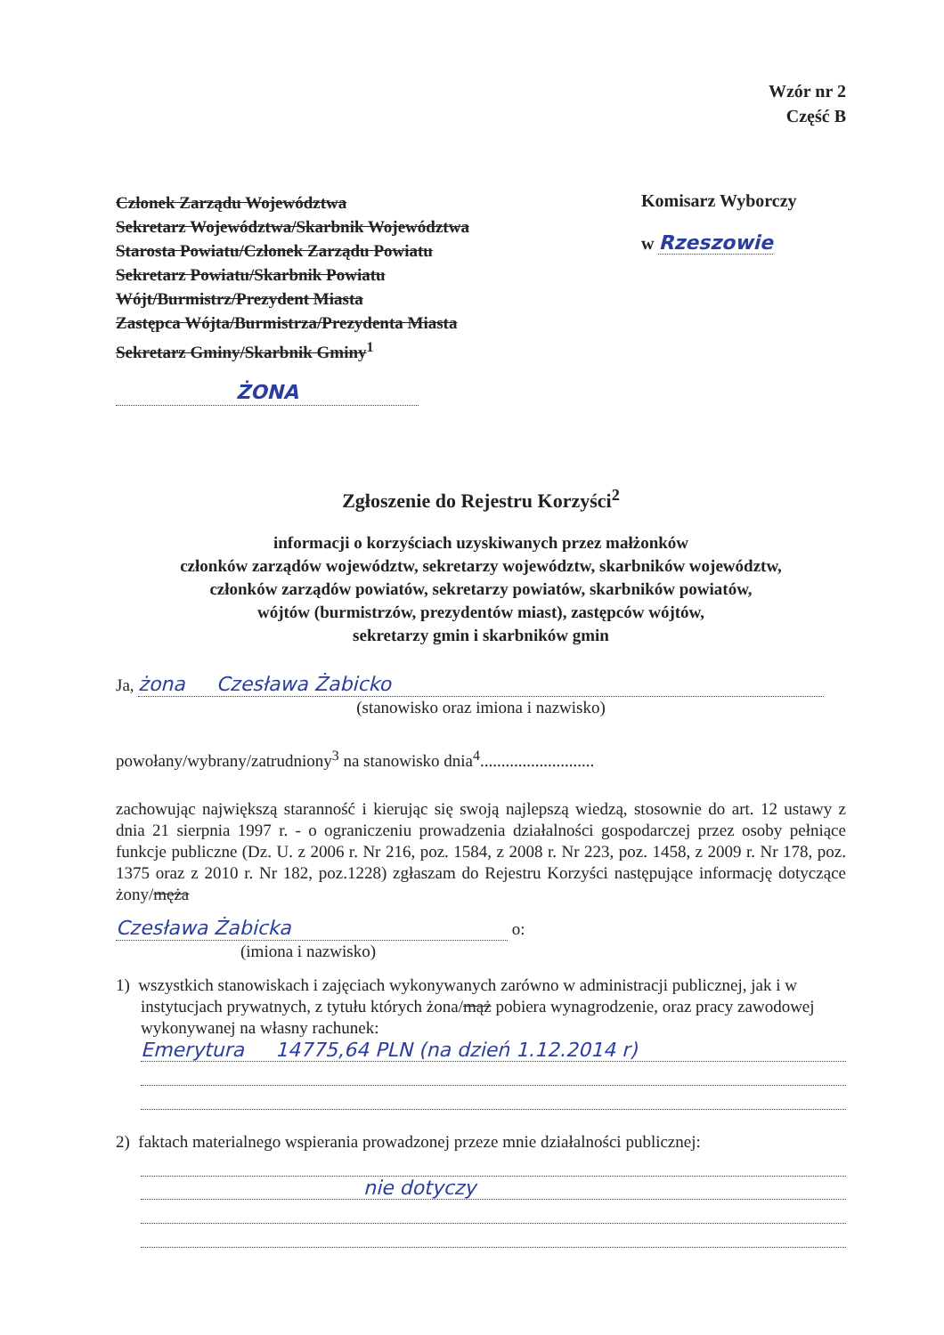Wzór nr 2
Część B
Członek Zarządu Województwa
Sekretarz Województwa/Skarbnik Województwa
Starosta Powiatu/Członek Zarządu Powiatu
Sekretarz Powiatu/Skarbnik Powiatu
Wójt/Burmistrz/Prezydent Miasta
Zastępca Wójta/Burmistrza/Prezydenta Miasta
Sekretarz Gminy/Skarbnik Gminy<sup>1</sup>
ŻONA
Komisarz Wyborczy
w Rzeszowie
Zgłoszenie do Rejestru Korzyści<sup>2</sup>
informacji o korzyściach uzyskiwanych przez małżonków
członków zarządów województw, sekretarzy województw, skarbników województw,
członków zarządów powiatów, sekretarzy powiatów, skarbników powiatów,
wójtów (burmistrzów, prezydentów miast), zastępców wójtów,
sekretarzy gmin i skarbników gmin
Ja, żona Czesława Żabicko
(stanowisko oraz imiona i nazwisko)
powołany/wybrany/zatrudniony<sup>3</sup> na stanowisko dnia<sup>4</sup>...........................
zachowując największą staranność i kierując się swoją najlepszą wiedzą, stosownie do art. 12 ustawy z dnia 21 sierpnia 1997 r. - o ograniczeniu prowadzenia działalności gospodarczej przez osoby pełniące funkcje publiczne (Dz. U. z 2006 r. Nr 216, poz. 1584, z 2008 r. Nr 223, poz. 1458, z 2009 r. Nr 178, poz. 1375 oraz z 2010 r. Nr 182, poz.1228) zgłaszam do Rejestru Korzyści następujące informację dotyczące żony/męża
Czesława Żabicka o:
(imiona i nazwisko)
1) wszystkich stanowiskach i zajęciach wykonywanych zarówno w administracji publicznej, jak i w instytucjach prywatnych, z tytułu których żona/mąż pobiera wynagrodzenie, oraz pracy zawodowej wykonywanej na własny rachunek:
Emerytura 14775,64 PLN (na dzień 1.12.2014 r)
2) faktach materialnego wspierania prowadzonej przeze mnie działalności publicznej:
nie dotyczy